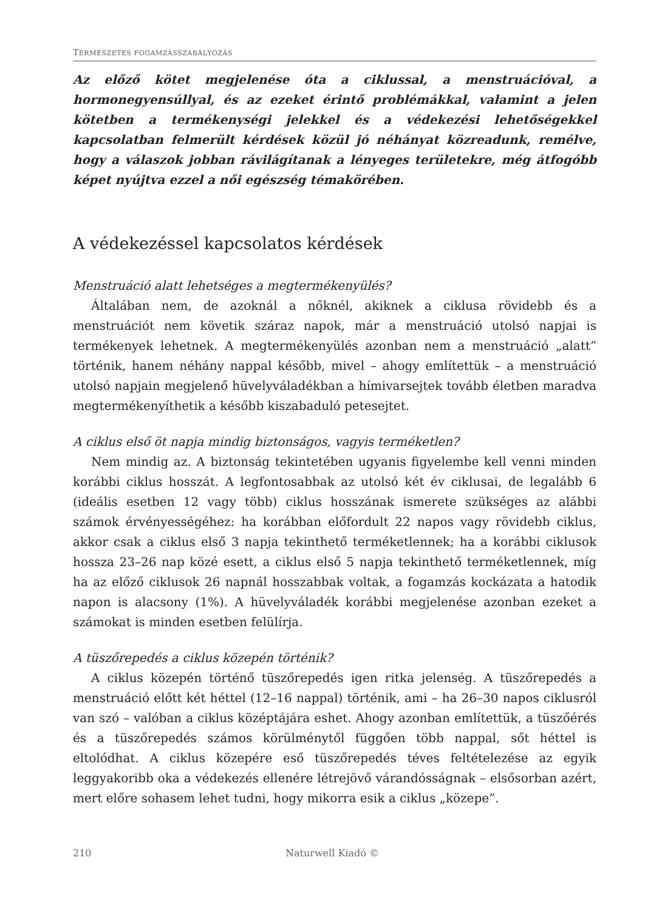TERMÉSZETES FOGAMZÁSSZABÁLYOZÁS
Az előző kötet megjelenése óta a ciklussal, a menstruációval, a hormonegyensúllyal, és az ezeket érintő problémákkal, valamint a jelen kötetben a termékenységi jelekkel és a védekezési lehetőségekkel kapcsolatban felmerült kérdések közül jó néhányat közreadunk, remélve, hogy a válaszok jobban rávilágítanak a lényeges területekre, még átfogóbb képet nyújtva ezzel a női egészség témakörében.
A védekezéssel kapcsolatos kérdések
Menstruáció alatt lehetséges a megtermékenyülés?
Általában nem, de azoknál a nőknél, akiknek a ciklusa rövidebb és a menstruációt nem követik száraz napok, már a menstruáció utolsó napjai is termékenyek lehetnek. A megtermékenyülés azonban nem a menstruáció „alatt” történik, hanem néhány nappal később, mivel – ahogy említettük – a menstruáció utolsó napjain megjelenő hüvelyváladékban a hímivarsejtek tovább életben maradva megtermékenyíthetik a később kiszabaduló petesejtet.
A ciklus első öt napja mindig biztonságos, vagyis terméketlen?
Nem mindig az. A biztonság tekintetében ugyanis figyelembe kell venni minden korábbi ciklus hosszát. A legfontosabbak az utolsó két év ciklusai, de legalább 6 (ideális esetben 12 vagy több) ciklus hosszának ismerete szükséges az alábbi számok érvényességéhez: ha korábban előfordult 22 napos vagy rövidebb ciklus, akkor csak a ciklus első 3 napja tekinthető terméketlennek; ha a korábbi ciklusok hossza 23–26 nap közé esett, a ciklus első 5 napja tekinthető terméketlennek, míg ha az előző ciklusok 26 napnál hosszabbak voltak, a fogamzás kockázata a hatodik napon is alacsony (1%). A hüvelyváladék korábbi megjelenése azonban ezeket a számokat is minden esetben felülírja.
A tüszőrepedés a ciklus közepén történik?
A ciklus közepén történő tüszőrepedés igen ritka jelenség. A tüszőrepedés a menstruáció előtt két héttel (12–16 nappal) történik, ami – ha 26–30 napos ciklusról van szó – valóban a ciklus középtájára eshet. Ahogy azonban említettük, a tüszőérés és a tüszőrepedés számos körülménytől függően több nappal, sőt héttel is eltolódhat. A ciklus közepére eső tüszőrepedés téves feltételezése az egyik leggyakoribb oka a védekezés ellenére létrejövő várandósságnak – elsősorban azért, mert előre sohasem lehet tudni, hogy mikorra esik a ciklus „közepe”.
210 Naturwell Kiadó ©